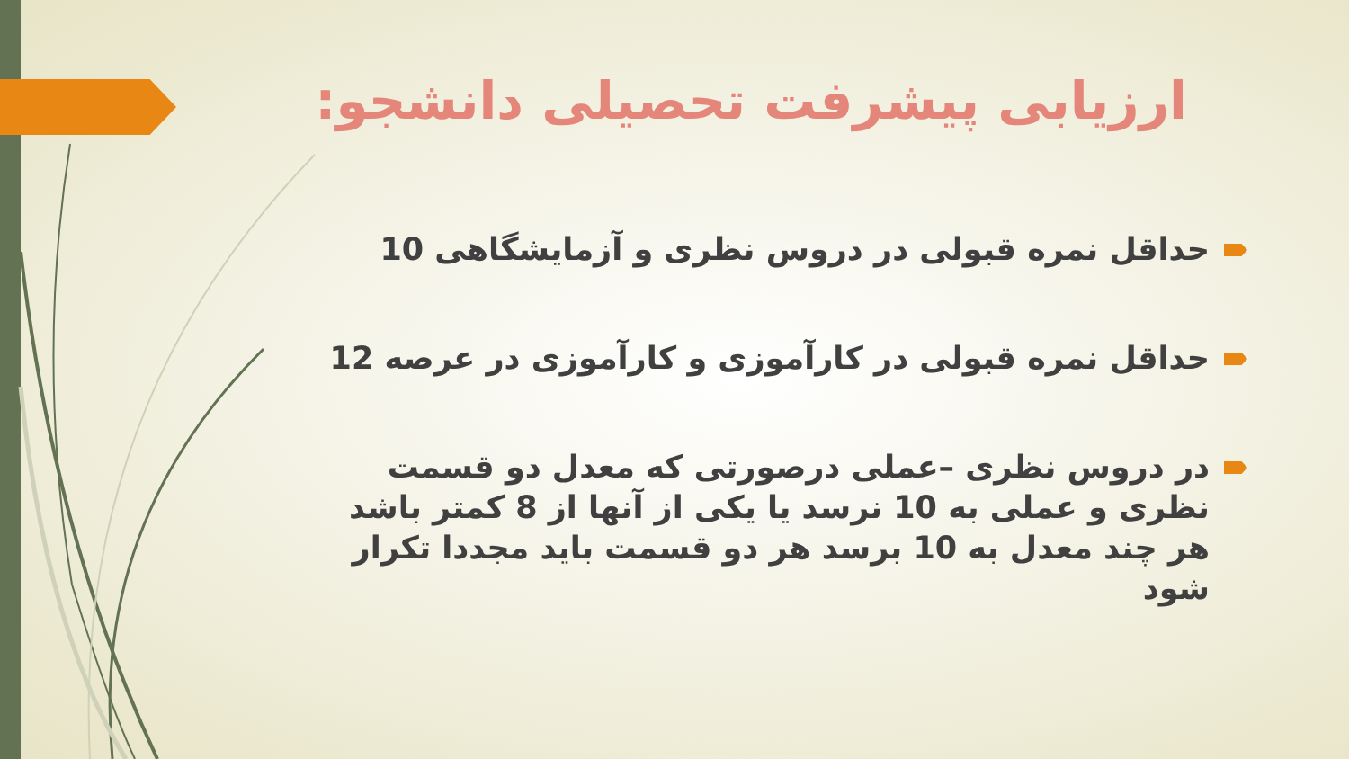ارزیابی پیشرفت تحصیلی دانشجو:
حداقل نمره قبولی در دروس نظری و آزمایشگاهی 10
حداقل نمره قبولی در کارآموزی و کارآموزی در عرصه 12
در دروس نظری –عملی درصورتی که معدل دو قسمت نظری و عملی به 10 نرسد یا یکی از آنها از 8 کمتر باشد هر چند معدل به 10 برسد هر دو قسمت باید مجددا تکرار شود